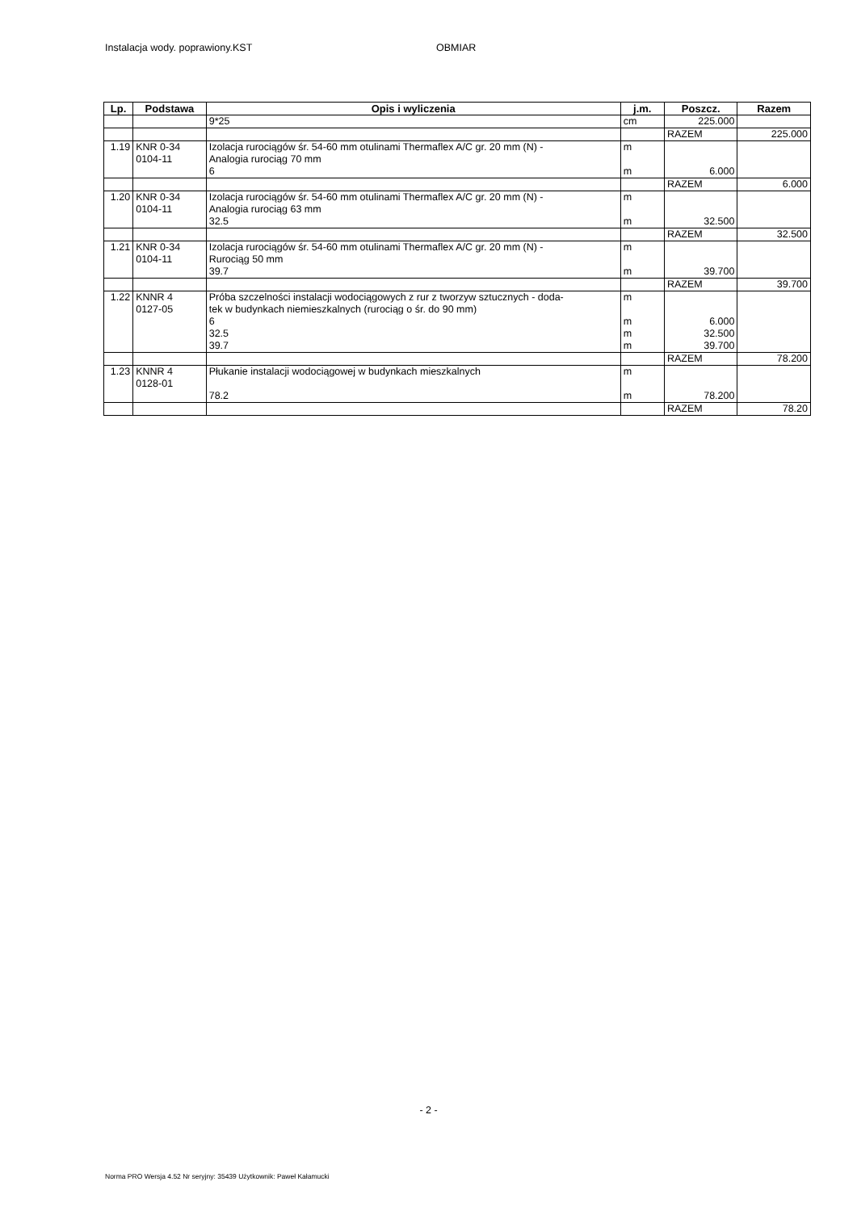Instalacja wody. poprawiony.KST OBMIAR
| Lp. | Podstawa | Opis i wyliczenia | j.m. | Poszcz. | Razem |
| --- | --- | --- | --- | --- | --- |
| | | 9*25 | cm | 225.000 | |
| | | | | RAZEM | 225.000 |
| 1.19 | KNR 0-34 0104-11 | Izolacja rurociągów śr. 54-60 mm otulinami Thermaflex A/C gr. 20 mm (N) - Analogia rurociąg 70 mm 6 | m m | 6.000 | |
| | | | | RAZEM | 6.000 |
| 1.20 | KNR 0-34 0104-11 | Izolacja rurociągów śr. 54-60 mm otulinami Thermaflex A/C gr. 20 mm (N) - Analogia rurociąg 63 mm 32.5 | m m | 32.500 | |
| | | | | RAZEM | 32.500 |
| 1.21 | KNR 0-34 0104-11 | Izolacja rurociągów śr. 54-60 mm otulinami Thermaflex A/C gr. 20 mm (N) - Rurociąg 50 mm 39.7 | m m | 39.700 | |
| | | | | RAZEM | 39.700 |
| 1.22 | KNNR 4 0127-05 | Próba szczelności instalacji wodociągowych z rur z tworzyw sztucznych - doda- tek w budynkach niemieszkalnych (rurociąg o śr. do 90 mm) 6 32.5 39.7 | m m m m | 6.000 32.500 39.700 | |
| | | | | RAZEM | 78.200 |
| 1.23 | KNNR 4 0128-01 | Płukanie instalacji wodociągowej w budynkach mieszkalnych 78.2 | m m | 78.200 | |
| | | | | RAZEM | 78.20 |
- 2 -
Norma PRO Wersja 4.52 Nr seryjny: 35439 Użytkownik: Paweł Kałamucki